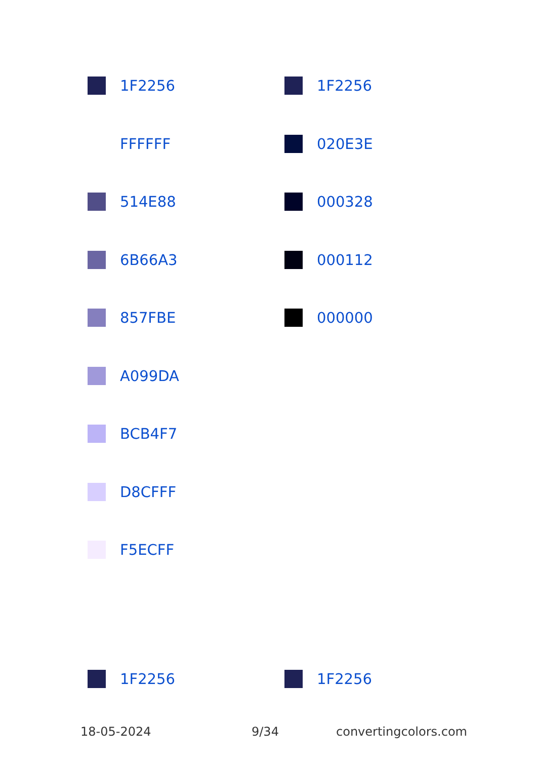1F2256 1F2256
FFFFFF 020E3E
514E88 000328
6B66A3 000112
857FBE 000000
A099DA
BCB4F7
D8CFFF
F5ECFF
1F2256 1F2256
18-05-2024 9/34 convertingcolors.com